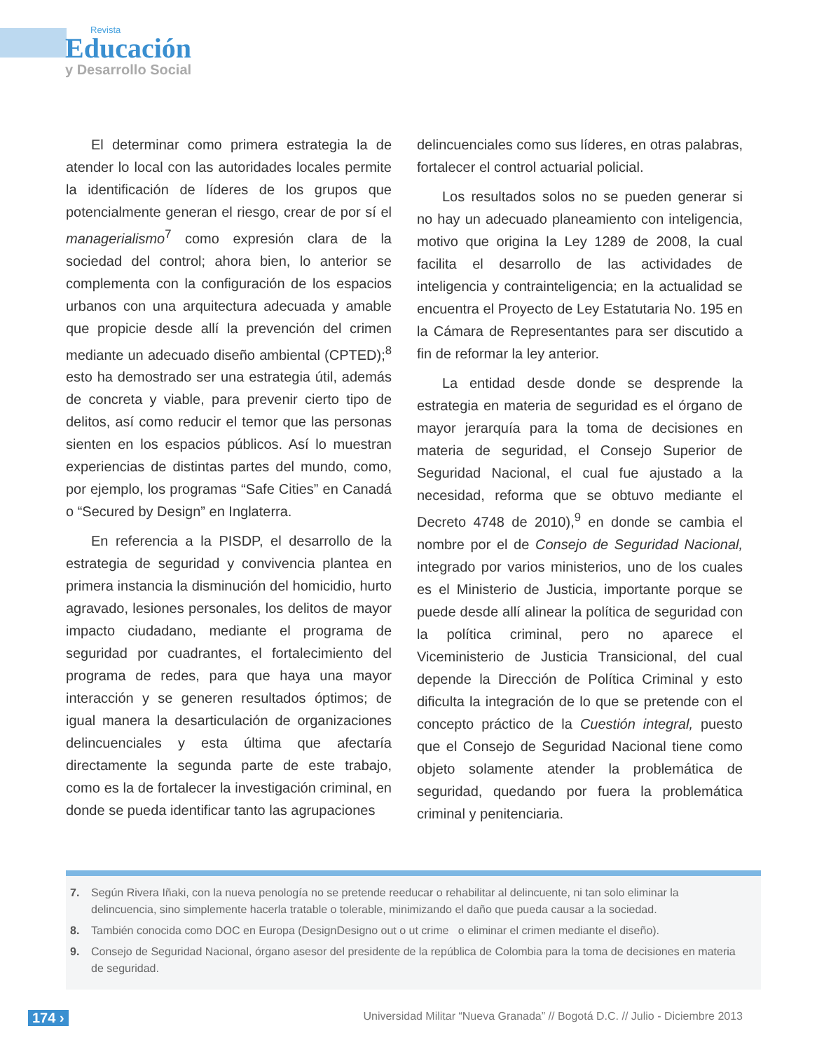Revista
Educación
y Desarrollo Social
El determinar como primera estrategia la de atender lo local con las autoridades locales permite la identificación de líderes de los grupos que potencialmente generan el riesgo, crear de por sí el managerialismo<sup>7</sup> como expresión clara de la sociedad del control; ahora bien, lo anterior se complementa con la configuración de los espacios urbanos con una arquitectura adecuada y amable que propicie desde allí la prevención del crimen mediante un adecuado diseño ambiental (CPTED);<sup>8</sup> esto ha demostrado ser una estrategia útil, además de concreta y viable, para prevenir cierto tipo de delitos, así como reducir el temor que las personas sienten en los espacios públicos. Así lo muestran experiencias de distintas partes del mundo, como, por ejemplo, los programas “Safe Cities” en Canadá o “Secured by Design” en Inglaterra.
En referencia a la PISDP, el desarrollo de la estrategia de seguridad y convivencia plantea en primera instancia la disminución del homicidio, hurto agravado, lesiones personales, los delitos de mayor impacto ciudadano, mediante el programa de seguridad por cuadrantes, el fortalecimiento del programa de redes, para que haya una mayor interacción y se generen resultados óptimos; de igual manera la desarticulación de organizaciones delincuenciales y esta última que afectaría directamente la segunda parte de este trabajo, como es la de fortalecer la investigación criminal, en donde se pueda identificar tanto las agrupaciones
delincuenciales como sus líderes, en otras palabras, fortalecer el control actuarial policial.
Los resultados solos no se pueden generar si no hay un adecuado planeamiento con inteligencia, motivo que origina la Ley 1289 de 2008, la cual facilita el desarrollo de las actividades de inteligencia y contrainteligencia; en la actualidad se encuentra el Proyecto de Ley Estatutaria No. 195 en la Cámara de Representantes para ser discutido a fin de reformar la ley anterior.
La entidad desde donde se desprende la estrategia en materia de seguridad es el órgano de mayor jerarquía para la toma de decisiones en materia de seguridad, el Consejo Superior de Seguridad Nacional, el cual fue ajustado a la necesidad, reforma que se obtuvo mediante el Decreto 4748 de 2010),<sup>9</sup> en donde se cambia el nombre por el de Consejo de Seguridad Nacional, integrado por varios ministerios, uno de los cuales es el Ministerio de Justicia, importante porque se puede desde allí alinear la política de seguridad con la política criminal, pero no aparece el Viceministerio de Justicia Transicional, del cual depende la Dirección de Política Criminal y esto dificulta la integración de lo que se pretende con el concepto práctico de la Cuestión integral, puesto que el Consejo de Seguridad Nacional tiene como objeto solamente atender la problemática de seguridad, quedando por fuera la problemática criminal y penitenciaria.
7. Según Rivera Iñaki, con la nueva penología no se pretende reeducar o rehabilitar al delincuente, ni tan solo eliminar la delincuencia, sino simplemente hacerla tratable o tolerable, minimizando el daño que pueda causar a la sociedad.
8. También conocida como DOC en Europa (DesignDesigno out o ut crime o eliminar el crimen mediante el diseño).
9. Consejo de Seguridad Nacional, órgano asesor del presidente de la república de Colombia para la toma de decisiones en materia de seguridad.
174 › Universidad Militar “Nueva Granada” // Bogotá D.C. // Julio - Diciembre 2013